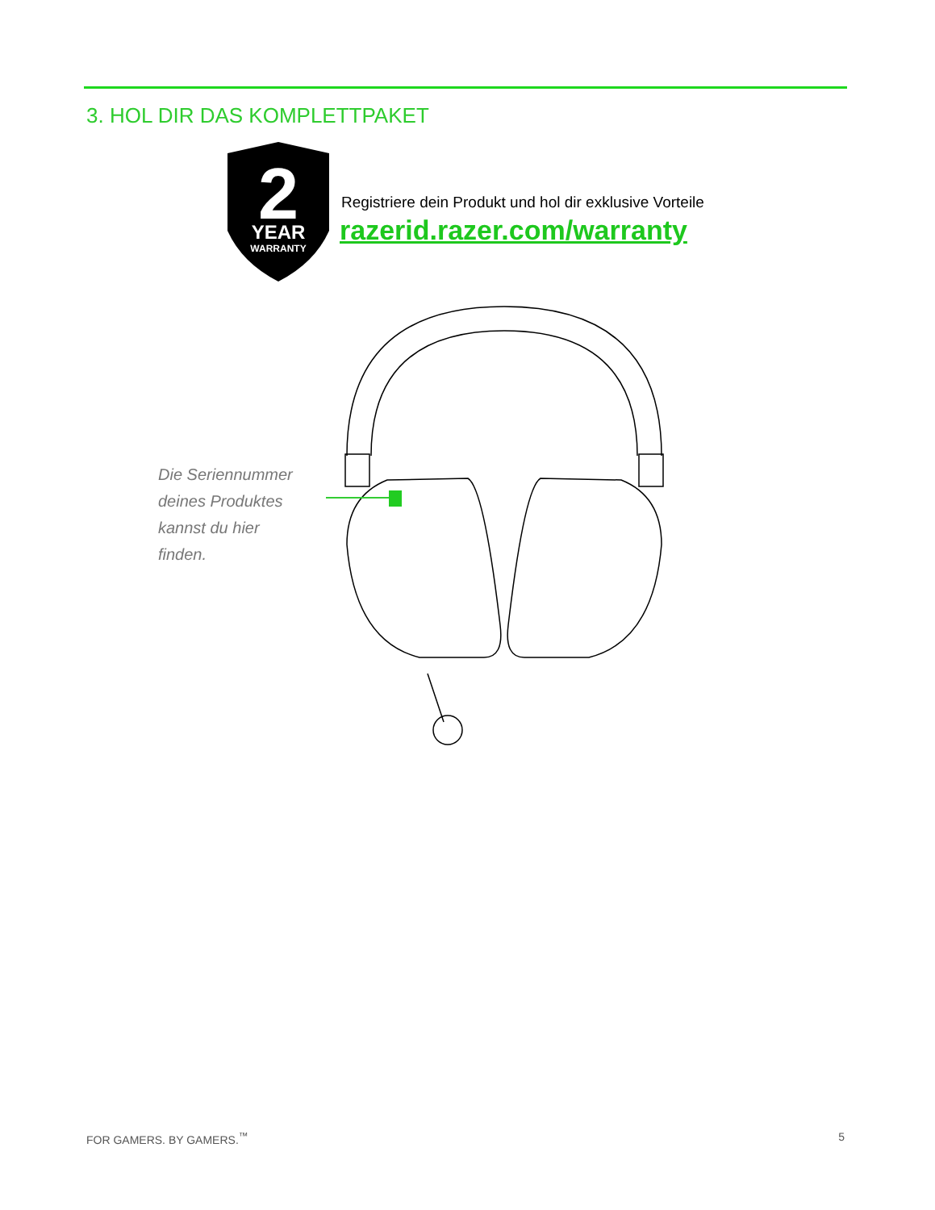3. HOL DIR DAS KOMPLETTPAKET
2
YEAR
WARRANTY
Registriere dein Produkt und hol dir exklusive Vorteile
razerid.razer.com/warranty
Die Seriennummer
deines Produktes
kannst du hier
finden.
FOR GAMERS. BY GAMERS.<sup>™</sup> 5